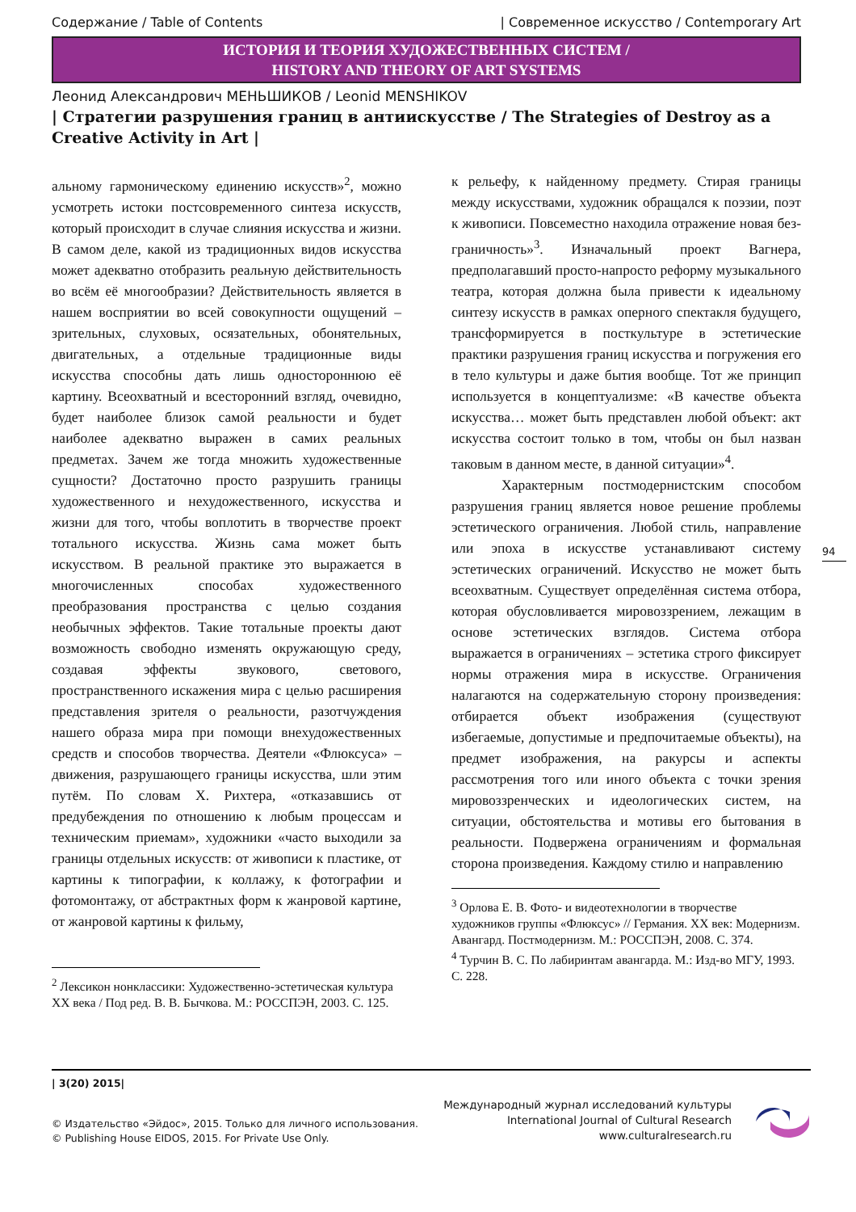Содержание / Table of Contents | Современное искусство / Contemporary Art
ИСТОРИЯ И ТЕОРИЯ ХУДОЖЕСТВЕННЫХ СИСТЕМ /
HISTORY AND THEORY OF ART SYSTEMS
Леонид Александрович МЕНЬШИКОВ / Leonid MENSHIKOV
| Стратегии разрушения границ в антиискусстве / The Strategies of Destroy as a Creative Activity in Art |
альному гармоническому единению искусств»<sup>2</sup>, можно усмотреть истоки постсовременного синтеза искусств, который происходит в случае слияния искусства и жизни. В самом деле, какой из традиционных видов искусства может адекватно отобразить реальную действительность во всём её многообразии? Действительность является в нашем восприятии во всей совокупности ощущений – зрительных, слуховых, осязательных, обонятельных, двигательных, а отдельные традиционные виды искусства способны дать лишь одностороннюю её картину. Всеохватный и всесторонний взгляд, очевидно, будет наиболее близок самой реальности и будет наиболее адекватно выражен в самих реальных предметах. Зачем же тогда множить художественные сущности? Достаточно просто разрушить границы художественного и нехудожественного, искусства и жизни для того, чтобы воплотить в творчестве проект тотального искусства. Жизнь сама может быть искусством. В реальной практике это выражается в многочисленных способах художественного преобразования пространства с целью создания необычных эффектов. Такие тотальные проекты дают возможность свободно изменять окружающую среду, создавая эффекты звукового, светового, пространственного искажения мира с целью расширения представления зрителя о реальности, разотчуждения нашего образа мира при помощи внехудожественных средств и способов творчества. Деятели «Флюксуса» – движения, разрушающего границы искусства, шли этим путём. По словам Х. Рихтера, «отказавшись от предубеждения по отношению к любым процессам и техническим приемам», художники «часто выходили за границы отдельных искусств: от живописи к пластике, от картины к типографии, к коллажу, к фотографии и фотомонтажу, от абстрактных форм к жанровой картине, от жанровой картины к фильму,
<sup>2</sup> Лексикон нонклассики: Художественно-эстетическая культура XX века / Под ред. В. В. Бычкова. М.: РОССПЭН, 2003. С. 125.
к рельефу, к найденному предмету. Стирая границы между искусствами, художник обращался к поэзии, поэт к живописи. Повсеместно находила отражение новая без-граничность»<sup>3</sup>. Изначальный проект Вагнера, предполагавший просто-напросто реформу музыкального театра, которая должна была привести к идеальному синтезу искусств в рамках оперного спектакля будущего, трансформируется в посткультуре в эстетические практики разрушения границ искусства и погружения его в тело культуры и даже бытия вообще. Тот же принцип используется в концептуализме: «В качестве объекта искусства… может быть представлен любой объект: акт искусства состоит только в том, чтобы он был назван таковым в данном месте, в данной ситуации»<sup>4</sup>.
Характерным постмодернистским способом разрушения границ является новое решение проблемы эстетического ограничения. Любой стиль, направление или эпоха в искусстве устанавливают систему эстетических ограничений. Искусство не может быть всеохватным. Существует определённая система отбора, которая обусловливается мировоззрением, лежащим в основе эстетических взглядов. Система отбора выражается в ограничениях – эстетика строго фиксирует нормы отражения мира в искусстве. Ограничения налагаются на содержательную сторону произведения: отбирается объект изображения (существуют избегаемые, допустимые и предпочитаемые объекты), на предмет изображения, на ракурсы и аспекты рассмотрения того или иного объекта с точки зрения мировоззренческих и идеологических систем, на ситуации, обстоятельства и мотивы его бытования в реальности. Подвержена ограничениям и формальная сторона произведения. Каждому стилю и направлению
<sup>3</sup> Орлова Е. В. Фото- и видеотехнологии в творчестве художников группы «Флюксус» // Германия. XX век: Модернизм. Авангард. Постмодернизм. М.: РОССПЭН, 2008. С. 374.
<sup>4</sup> Турчин В. С. По лабиринтам авангарда. М.: Изд-во МГУ, 1993. С. 228.
94
| 3(20) 2015|
© Издательство «Эйдос», 2015. Только для личного использования.
© Publishing House EIDOS, 2015. For Private Use Only.
Международный журнал исследований культуры
International Journal of Cultural Research
www.culturalresearch.ru